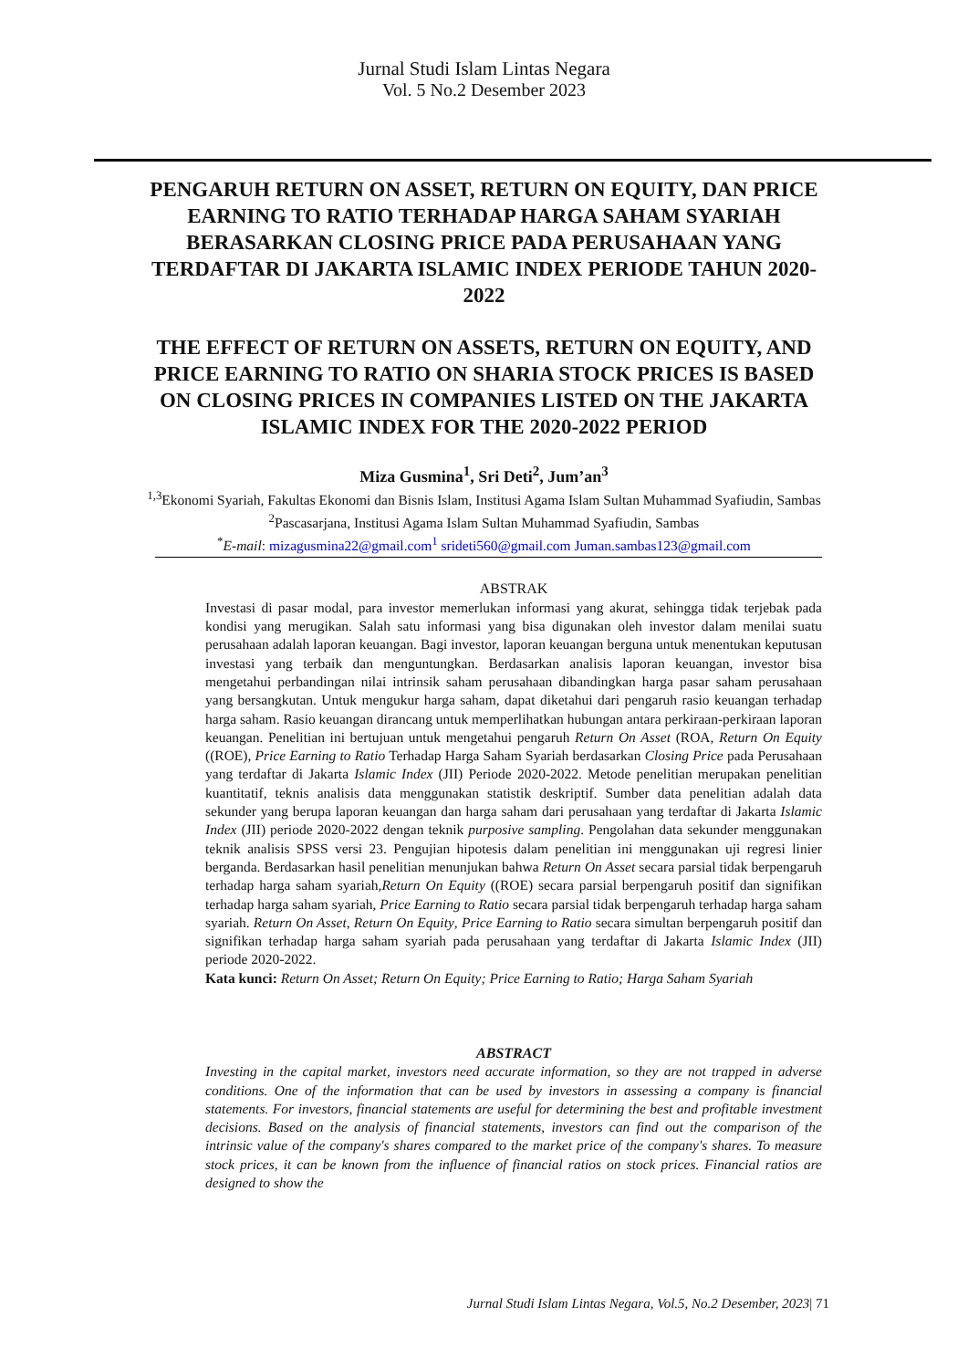Jurnal Studi Islam Lintas Negara
Vol. 5 No.2 Desember 2023
PENGARUH RETURN ON ASSET, RETURN ON EQUITY, DAN PRICE EARNING TO RATIO TERHADAP HARGA SAHAM SYARIAH BERASARKAN CLOSING PRICE PADA PERUSAHAAN YANG TERDAFTAR DI JAKARTA ISLAMIC INDEX PERIODE TAHUN 2020-2022
THE EFFECT OF RETURN ON ASSETS, RETURN ON EQUITY, AND PRICE EARNING TO RATIO ON SHARIA STOCK PRICES IS BASED ON CLOSING PRICES IN COMPANIES LISTED ON THE JAKARTA ISLAMIC INDEX FOR THE 2020-2022 PERIOD
Miza Gusmina<sup>1</sup>, Sri Deti<sup>2</sup>, Jum’an<sup>3</sup>
<sup>1,3</sup>Ekonomi Syariah, Fakultas Ekonomi dan Bisnis Islam, Institusi Agama Islam Sultan Muhammad Syafiudin, Sambas
<sup>2</sup> Pascasarjana, Institusi Agama Islam Sultan Muhammad Syafiudin, Sambas
<sup>*</sup> E-mail: mizagusmina22@gmail.com<sup>1</sup> srideti560@gmail.com Juman.sambas123@gmail.com
ABSTRAK
Investasi di pasar modal, para investor memerlukan informasi yang akurat, sehingga tidak terjebak pada kondisi yang merugikan. Salah satu informasi yang bisa digunakan oleh investor dalam menilai suatu perusahaan adalah laporan keuangan. Bagi investor, laporan keuangan berguna untuk menentukan keputusan investasi yang terbaik dan menguntungkan. Berdasarkan analisis laporan keuangan, investor bisa mengetahui perbandingan nilai intrinsik saham perusahaan dibandingkan harga pasar saham perusahaan yang bersangkutan. Untuk mengukur harga saham, dapat diketahui dari pengaruh rasio keuangan terhadap harga saham. Rasio keuangan dirancang untuk memperlihatkan hubungan antara perkiraan-perkiraan laporan keuangan. Penelitian ini bertujuan untuk mengetahui pengaruh Return On Asset (ROA, Return On Equity ((ROE), Price Earning to Ratio Terhadap Harga Saham Syariah berdasarkan Closing Price pada Perusahaan yang terdaftar di Jakarta Islamic Index (JII) Periode 2020-2022. Metode penelitian merupakan penelitian kuantitatif, teknis analisis data menggunakan statistik deskriptif. Sumber data penelitian adalah data sekunder yang berupa laporan keuangan dan harga saham dari perusahaan yang terdaftar di Jakarta Islamic Index (JII) periode 2020-2022 dengan teknik purposive sampling. Pengolahan data sekunder menggunakan teknik analisis SPSS versi 23. Pengujian hipotesis dalam penelitian ini menggunakan uji regresi linier berganda. Berdasarkan hasil penelitian menunjukan bahwa Return On Asset secara parsial tidak berpengaruh terhadap harga saham syariah,Return On Equity ((ROE) secara parsial berpengaruh positif dan signifikan terhadap harga saham syariah, Price Earning to Ratio secara parsial tidak berpengaruh terhadap harga saham syariah. Return On Asset, Return On Equity, Price Earning to Ratio secara simultan berpengaruh positif dan signifikan terhadap harga saham syariah pada perusahaan yang terdaftar di Jakarta Islamic Index (JII) periode 2020-2022.
Kata kunci: Return On Asset; Return On Equity; Price Earning to Ratio; Harga Saham Syariah
ABSTRACT
Investing in the capital market, investors need accurate information, so they are not trapped in adverse conditions. One of the information that can be used by investors in assessing a company is financial statements. For investors, financial statements are useful for determining the best and profitable investment decisions. Based on the analysis of financial statements, investors can find out the comparison of the intrinsic value of the company's shares compared to the market price of the company's shares. To measure stock prices, it can be known from the influence of financial ratios on stock prices. Financial ratios are designed to show the
Jurnal Studi Islam Lintas Negara, Vol.5, No.2 Desember, 2023| 71